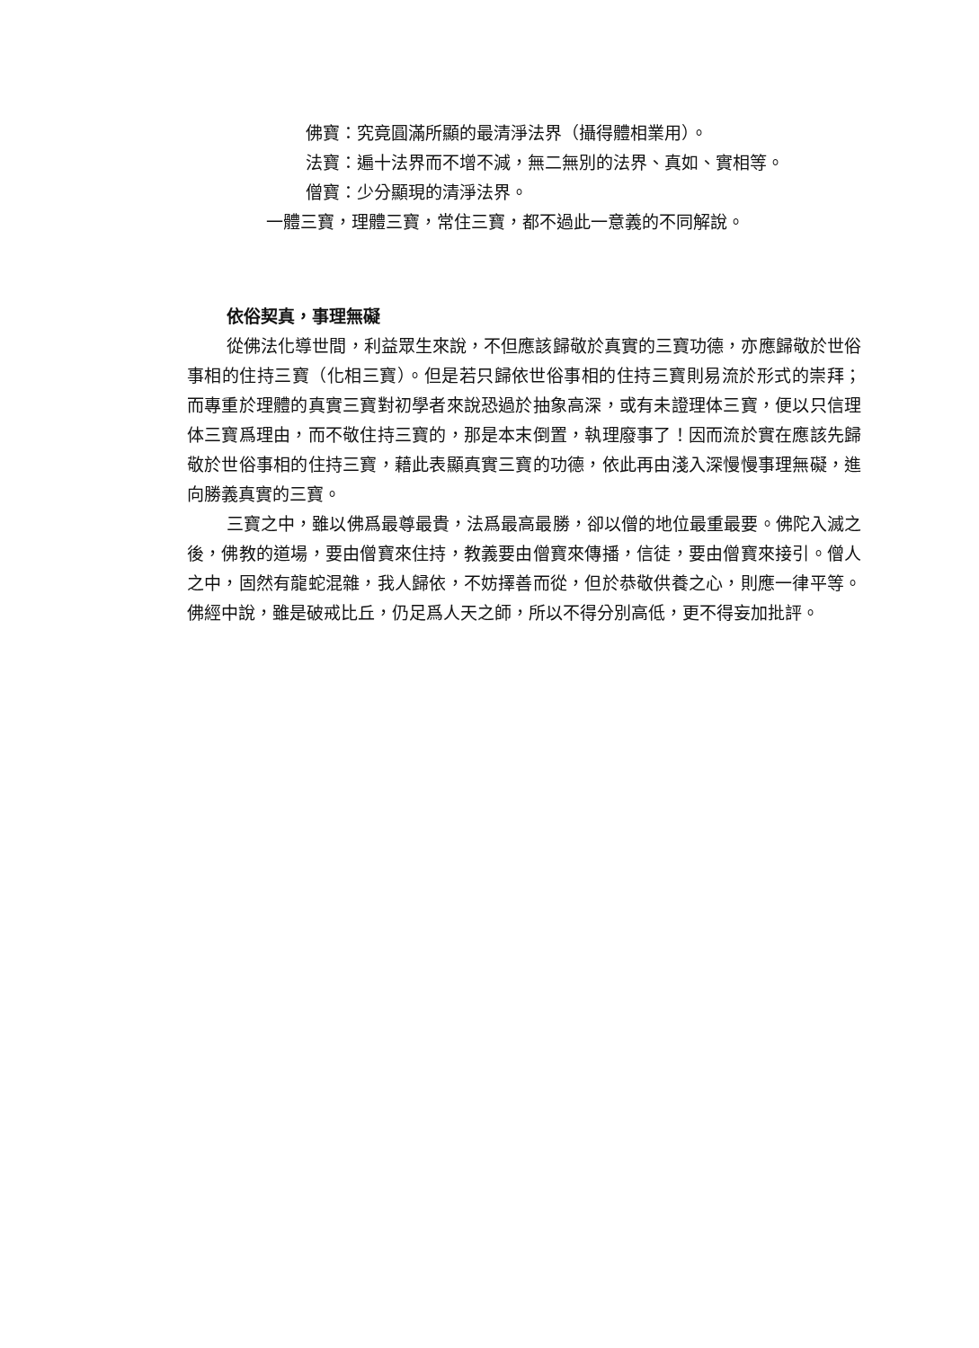佛寶：究竟圓滿所顯的最清淨法界（攝得體相業用）。
法寶：遍十法界而不增不減，無二無別的法界、真如、實相等。
僧寶：少分顯現的清淨法界。
一體三寶，理體三寶，常住三寶，都不過此一意義的不同解說。
依俗契真，事理無礙
從佛法化導世間，利益眾生來說，不但應該歸敬於真實的三寶功德，亦應歸敬於世俗事相的住持三寶（化相三寶）。但是若只歸依世俗事相的住持三寶則易流於形式的崇拜；而專重於理體的真實三寶對初學者來說恐過於抽象高深，或有未證理体三寶，便以只信理体三寶爲理由，而不敬住持三寶的，那是本末倒置，執理廢事了！因而流於實在應該先歸敬於世俗事相的住持三寶，藉此表顯真實三寶的功德，依此再由淺入深慢慢事理無礙，進向勝義真實的三寶。
三寶之中，雖以佛爲最尊最貴，法爲最高最勝，卻以僧的地位最重最要。佛陀入滅之後，佛教的道場，要由僧寶來住持，教義要由僧寶來傳播，信徒，要由僧寶來接引。僧人之中，固然有龍蛇混雜，我人歸依，不妨擇善而從，但於恭敬供養之心，則應一律平等。佛經中說，雖是破戒比丘，仍足爲人天之師，所以不得分別高低，更不得妄加批評。